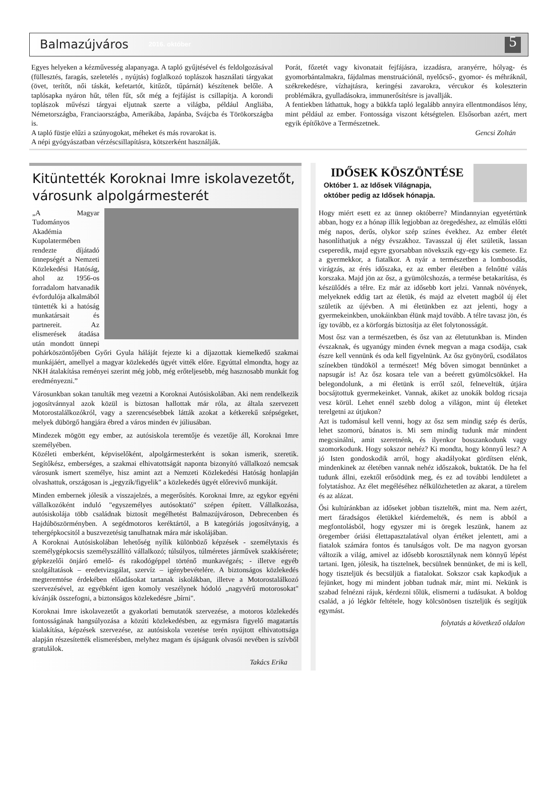Balmazújváros 2016. október 5
Egyes helyeken a kézművesség alapanyaga. A tapló gyűjtésével és feldolgozásával (füllesztés, faragás, szeletelés , nyújtás) foglalkozó toplászok használati tárgyakat (övet, terítőt, női táskát, kefetartót, kitűzőt, tűpárnát) készítenek belőle. A taplósapka nyáron hűt, télen fűt, sőt még a fejfájást is csillapítja. A korondi toplászok művészi tárgyai eljutnak szerte a világba, például Angliába, Németországba, Franciaországba, Amerikába, Japánba, Svájcba és Törökországba is.
A tapló füstje elűzi a szúnyogokat, méheket és más rovarokat is.
A népi gyógyászatban vérzéscsillapításra, kötszerként használják.
Porát, főzetét vagy kivonatait fejfájásra, izzadásra, aranyérre, hólyag- és gyomorbántalmakra, fájdalmas menstruációnál, nyelőcső-, gyomor- és méhráknál, székrekedésre, vízhajtásra, keringési zavarokra, vércukor és koleszterin problémákra, gyulladásokra, immunerősítésre is javallják.
A fentiekben láthattuk, hogy a bükkfa tapló legalább annyira ellentmondásos lény, mint például az ember. Fontossága viszont kétségtelen. Elsősorban azért, mert egyik építőköve a Természetnek.
Gencsi Zoltán
Kitüntették Koroknai Imre iskolavezetőt, városunk alpolgármesterét
„A Magyar Tudományos Akadémia Kupolatermében rendezte díjátadó ünnepségét a Nemzeti Közlekedési Hatóság, ahol az 1956-os forradalom hatvanadik évfordulója alkalmából tüntették ki a hatóság munkatársait és partnereit. Az elismerések átadása után mondott ünnepi pohárköszöntőjében Győri Gyula háláját fejezte ki a díjazottak kiemelkedő szakmai munkájáért, amellyel a magyar közlekedés ügyét vitték előre. Egyúttal elmondta, hogy az NKH átalakítása reményei szerint még jobb, még erőteljesebb, még hasznosabb munkát fog eredményezni.”
Városunkban sokan tanulták meg vezetni a Koroknai Autósiskolában. Aki nem rendelkezik jogosítvánnyal azok közül is biztosan hallottak már róla, az általa szervezett Motorostalálkozókról, vagy a szerencsésebbek látták azokat a kétkerekű szépségeket, melyek dübörgő hangjára ébred a város minden év júliusában.
Mindezek mögött egy ember, az autósiskola teremtője és vezetője áll, Koroknai Imre személyében.
Közéleti emberként, képviselőként, alpolgármesterként is sokan ismerik, szeretik. Segítőkész, emberséges, a szakmai elhivatottságát naponta bizonyító vállalkozó nemcsak városunk ismert személye, hisz amint azt a Nemzeti Közlekedési Hatóság honlapján olvashattuk, országosan is „jegyzik/figyelik" a közlekedés ügyét előrevivő munkáját.
Minden embernek jólesik a visszajelzés, a megerősítés. Koroknai Imre, az egykor egyéni vállalkozóként induló "egyszemélyes autósoktató" szépen épített. Vállalkozása, autósiskolája több családnak biztosít megélhetést Balmazújvároson, Debrecenben és Hajdúböszörményben. A segédmotoros keréktártól, a B kategóriás jogosítványig, a tehergépkocsitól a buszvezetésig tanulhatnak mára már iskolájában.
A Koroknai Autósiskolában lehetőség nyílik különböző képzések - személytaxis és személygépkocsis személyszállító vállalkozó; túlsúlyos, túlméretes járművek szakkísérete; gépkezelői önjáró emelő- és rakodógéppel történő munkavégzés; - illetve egyéb szolgáltatások – eredetvizsgálat, szervíz – igénybevételére. A biztonságos közlekedés megteremtése érdekében előadásokat tartanak iskolákban, illetve a Motorostalálkozó szervezésével, az egyébként igen komoly veszélynek hódoló „nagyvérű motorosokat" kívánják összefogni, a biztonságos közlekedésre „bírni".
Koroknai Imre iskolavezetőt a gyakorlati bemutatók szervezése, a motoros közlekedés fontosságának hangsúlyozása a közúti közlekedésben, az egymásra figyelő magatartás kialakítása, képzések szervezése, az autósiskola vezetése terén nyújtott elhivatottsága alapján részesítették elismerésben, melyhez magam és újságunk olvasói nevében is szívből gratulálok.
Takács Erika
IDŐSEK KÖSZÖNTÉSE
Október 1. az Idősek Világnapja,
október pedig az Idősek hónapja.
Hogy miért esett ez az ünnep októberre? Mindannyian egyetértünk abban, hogy ez a hónap illik legjobban az öregedéshez, az elmúlás előtti még napos, derűs, olykor szép színes évekhez. Az ember életét hasonlíthatjuk a négy évszakhoz. Tavasszal új élet születik, lassan cseperedik, majd egyre gyorsabban növekszik egy-egy kis csemete. Ez a gyermekkor, a fiatalkor. A nyár a természetben a lombosodás, virágzás, az érés időszaka, ez az ember életében a felnőtté válás korszaka. Majd jön az ősz, a gyümölcshozás, a termése betakarítása, és készülődés a télre. Ez már az idősebb kort jelzi. Vannak növények, melyeknek eddig tart az életük, és majd az elvetett magból új élet születik az újévben. A mi életünkben ez azt jelenti, hogy a gyermekeinkben, unokáinkban élünk majd tovább. A télre tavasz jön, és így tovább, ez a körforgás biztosítja az élet folytonosságát.
Most ősz van a természetben, és ősz van az életutunkban is. Minden évszaknak, és ugyanúgy minden évnek megvan a maga csodája, csak észre kell vennünk és oda kell figyelnünk. Az ősz gyönyörű, csodálatos színekben tündököl a természet! Még bőven simogat bennünket a napsugár is! Az ősz kosara tele van a beérett gyümölcsökkel. Ha belegondolunk, a mi életünk is erről szól, felneveltük, útjára bocsájtottuk gyermekeinket. Vannak, akiket az unokák boldog ricsaja vesz körül. Lehet ennél szebb dolog a világon, mint új életeket terelgetni az útjukon?
Azt is tudomásul kell venni, hogy az ősz sem mindig szép és derűs, lehet szomorú, bánatos is. Mi sem mindig tudunk már mindent megcsinálni, amit szeretnénk, és ilyenkor bosszankodunk vagy szomorkodunk. Hogy sokszor nehéz? Ki mondta, hogy könnyű lesz? A jó Isten gondoskodik arról, hogy akadályokat gördítsen elénk, mindenkinek az életében vannak nehéz időszakok, buktatók. De ha fel tudunk állni, ezektől erősödünk meg, és ez ad további lendületet a folytatáshoz. Az élet megéléséhez nélkülözhetetlen az akarat, a türelem és az alázat.
Ősi kultúránkban az időseket jobban tisztelték, mint ma. Nem azért, mert fáradságos életükkel kiérdemelték, és nem is abból a megfontolásból, hogy egyszer mi is öregek leszünk, hanem az öregember óriási élettapasztalatával olyan értéket jelentett, ami a fiatalok számára fontos és tanulságos volt. De ma nagyon gyorsan változik a világ, amivel az idősebb korosztálynak nem könnyű lépést tartani. Igen, jólesik, ha tisztelnek, becsülnek bennünket, de mi is kell, hogy tiszteljük és becsüljük a fiatalokat. Sokszor csak kapkodjuk a fejünket, hogy mi mindent jobban tudnak már, mint mi. Nekünk is szabad felnézni rájuk, kérdezni tőlük, elismerni a tudásukat. A boldog család, a jó légkör feltétele, hogy kölcsönösen tiszteljük és segítjük egymást.
folytatás a következő oldalon